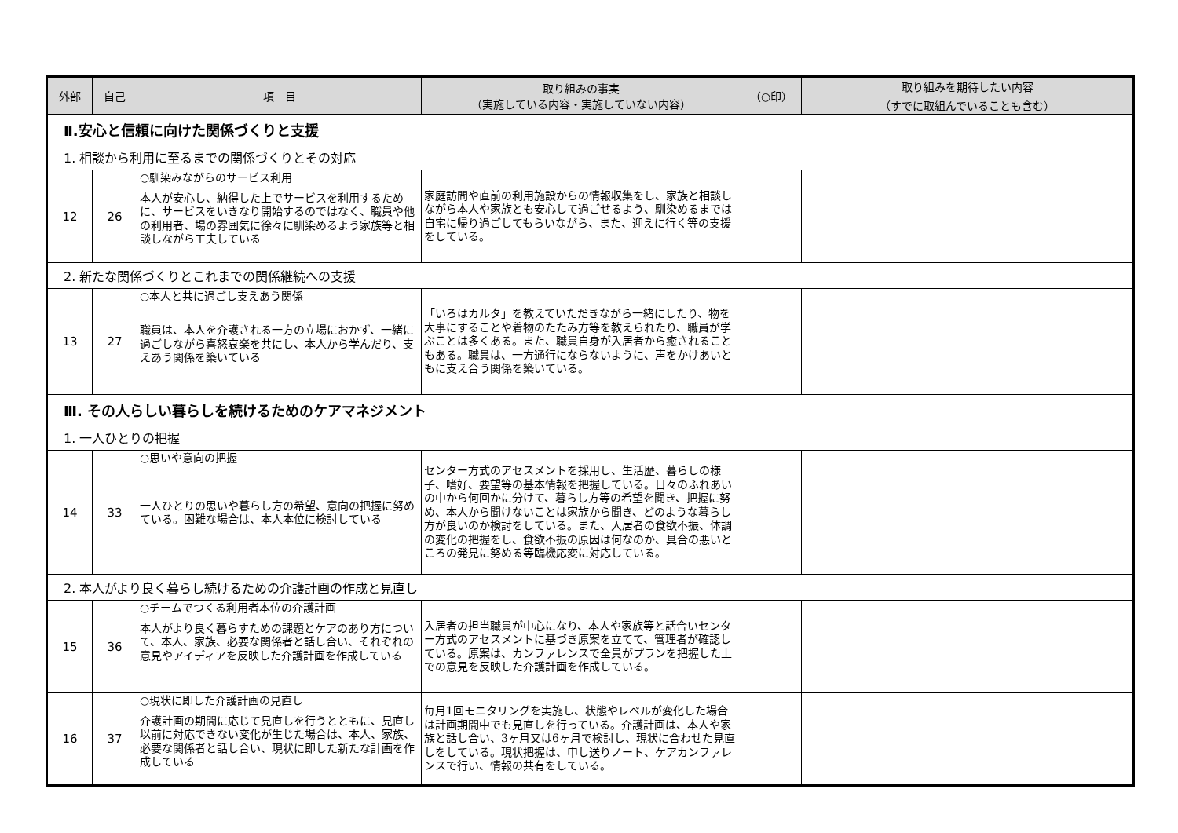| 外部 | 自己 | 項 目 | 取り組みの事実 （実施している内容・実施していない内容） | （○印） | 取り組みを期待したい内容 （すでに取組んでいることも含む） |
| --- | --- | --- | --- | --- | --- |
| Ⅱ.安心と信頼に向けた関係づくりと支援 | | | | | |
| 1. 相談から利用に至るまでの関係づくりとその対応 | | | | | |
| 12 | 26 | ○馴染みながらのサービス利用 本人が安心し、納得した上でサービスを利用するために、サービスをいきなり開始するのではなく、職員や他の利用者、場の雰囲気に徐々に馴染めるよう家族等と相談しながら工夫している | 家庭訪問や直前の利用施設からの情報収集をし、家族と相談しながら本人や家族とも安心して過ごせるよう、馴染めるまでは自宅に帰り過ごしてもらいながら、また、迎えに行く等の支援をしている。 | | |
| 2. 新たな関係づくりとこれまでの関係継続への支援 | | | | | |
| 13 | 27 | ○本人と共に過ごし支えあう関係 職員は、本人を介護される一方の立場におかず、一緒に過ごしながら喜怒哀楽を共にし、本人から学んだり、支えあう関係を築いている | 「いろはカルタ」を教えていただきながら一緒にしたり、物を大事にすることや着物のたたみ方等を教えられたり、職員が学ぶことは多くある。また、職員自身が入居者から癒されることもある。職員は、一方通行にならないように、声をかけあいともに支え合う関係を築いている。 | | |
| Ⅲ. その人らしい暮らしを続けるためのケアマネジメント | | | | | |
| 1. 一人ひとりの把握 | | | | | |
| 14 | 33 | ○思いや意向の把握 一人ひとりの思いや暮らし方の希望、意向の把握に努めている。困難な場合は、本人本位に検討している | センター方式のアセスメントを採用し、生活歴、暮らしの様子、嗜好、要望等の基本情報を把握している。日々のふれあいの中から何回かに分けて、暮らし方等の希望を聞き、把握に努め、本人から聞けないことは家族から聞き、どのような暮らし方が良いのか検討をしている。また、入居者の食欲不振、体調の変化の把握をし、食欲不振の原因は何なのか、具合の悪いところの発見に努める等臨機応変に対応している。 | | |
| 2. 本人がより良く暮らし続けるための介護計画の作成と見直し | | | | | |
| 15 | 36 | ○チームでつくる利用者本位の介護計画 本人がより良く暮らすための課題とケアのあり方について、本人、家族、必要な関係者と話し合い、それぞれの意見やアイディアを反映した介護計画を作成している | 入居者の担当職員が中心になり、本人や家族等と話合いセンター方式のアセスメントに基づき原案を立てて、管理者が確認している。原案は、カンファレンスで全員がプランを把握した上での意見を反映した介護計画を作成している。 | | |
| 16 | 37 | ○現状に即した介護計画の見直し 介護計画の期間に応じて見直しを行うとともに、見直し以前に対応できない変化が生じた場合は、本人、家族、必要な関係者と話し合い、現状に即した新たな計画を作成している | 毎月1回モニタリングを実施し、状態やレベルが変化した場合は計画期間中でも見直しを行っている。介護計画は、本人や家族と話し合い、3ヶ月又は6ヶ月で検討し、現状に合わせた見直しをしている。現状把握は、申し送りノート、ケアカンファレンスで行い、情報の共有をしている。 | | |